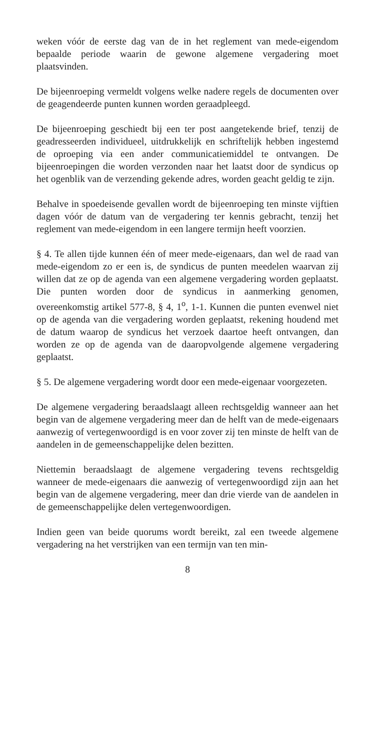weken vóór de eerste dag van de in het reglement van mede-eigendom bepaalde periode waarin de gewone algemene vergadering moet plaatsvinden.
De bijeenroeping vermeldt volgens welke nadere regels de documenten over de geagendeerde punten kunnen worden geraadpleegd.
De bijeenroeping geschiedt bij een ter post aangetekende brief, tenzij de geadresseerden individueel, uitdrukkelijk en schriftelijk hebben ingestemd de oproeping via een ander communicatiemiddel te ontvangen. De bijeenroepingen die worden verzonden naar het laatst door de syndicus op het ogenblik van de verzending gekende adres, worden geacht geldig te zijn.
Behalve in spoedeisende gevallen wordt de bijeenroeping ten minste vijftien dagen vóór de datum van de vergadering ter kennis gebracht, tenzij het reglement van mede-eigendom in een langere termijn heeft voorzien.
§ 4. Te allen tijde kunnen één of meer mede-eigenaars, dan wel de raad van mede-eigendom zo er een is, de syndicus de punten meedelen waarvan zij willen dat ze op de agenda van een algemene vergadering worden geplaatst. Die punten worden door de syndicus in aanmerking genomen, overeenkomstig artikel 577-8, § 4, 1<sup>o</sup>, 1-1. Kunnen die punten evenwel niet op de agenda van die vergadering worden geplaatst, rekening houdend met de datum waarop de syndicus het verzoek daartoe heeft ontvangen, dan worden ze op de agenda van de daaropvolgende algemene vergadering geplaatst.
§ 5. De algemene vergadering wordt door een mede-eigenaar voorgezeten.
De algemene vergadering beraadslaagt alleen rechtsgeldig wanneer aan het begin van de algemene vergadering meer dan de helft van de mede-eigenaars aanwezig of vertegenwoordigd is en voor zover zij ten minste de helft van de aandelen in de gemeenschappelijke delen bezitten.
Niettemin beraadslaagt de algemene vergadering tevens rechtsgeldig wanneer de mede-eigenaars die aanwezig of vertegenwoordigd zijn aan het begin van de algemene vergadering, meer dan drie vierde van de aandelen in de gemeenschappelijke delen vertegenwoordigen.
Indien geen van beide quorums wordt bereikt, zal een tweede algemene vergadering na het verstrijken van een termijn van ten min-
8